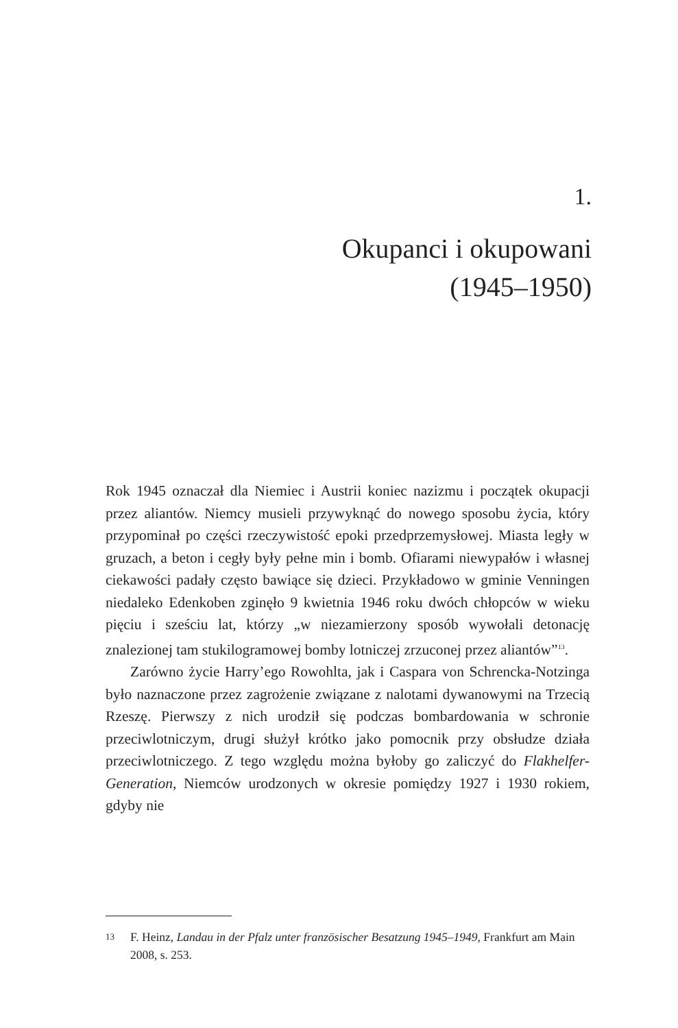1.
Okupanci i okupowani
(1945–1950)
Rok 1945 oznaczał dla Niemiec i Austrii koniec nazizmu i początek okupacji przez aliantów. Niemcy musieli przywyknąć do nowego sposobu życia, który przypominał po części rzeczywistość epoki przedprzemysłowej. Miasta legły w gruzach, a beton i cegły były pełne min i bomb. Ofiarami niewypałów i własnej ciekawości padały często bawiące się dzieci. Przykładowo w gminie Venningen niedaleko Edenkoben zginęło 9 kwietnia 1946 roku dwóch chłopców w wieku pięciu i sześciu lat, którzy „w niezamierzony sposób wywołali detonację znalezionej tam stukilogramowej bomby lotniczej zrzuconej przez aliantów”<sup>13</sup>.
Zarówno życie Harry’ego Rowohlta, jak i Caspara von Schrencka-Notzinga było naznaczone przez zagrożenie związane z nalotami dywanowymi na Trzecią Rzeszę. Pierwszy z nich urodził się podczas bombardowania w schronie przeciwlotniczym, drugi służył krótko jako pomocnik przy obsłudze działa przeciwlotniczego. Z tego względu można byłoby go zaliczyć do Flakhelfer-Generation, Niemców urodzonych w okresie pomiędzy 1927 i 1930 rokiem, gdyby nie
13 F. Heinz, Landau in der Pfalz unter französischer Besatzung 1945–1949, Frankfurt am Main 2008, s. 253.